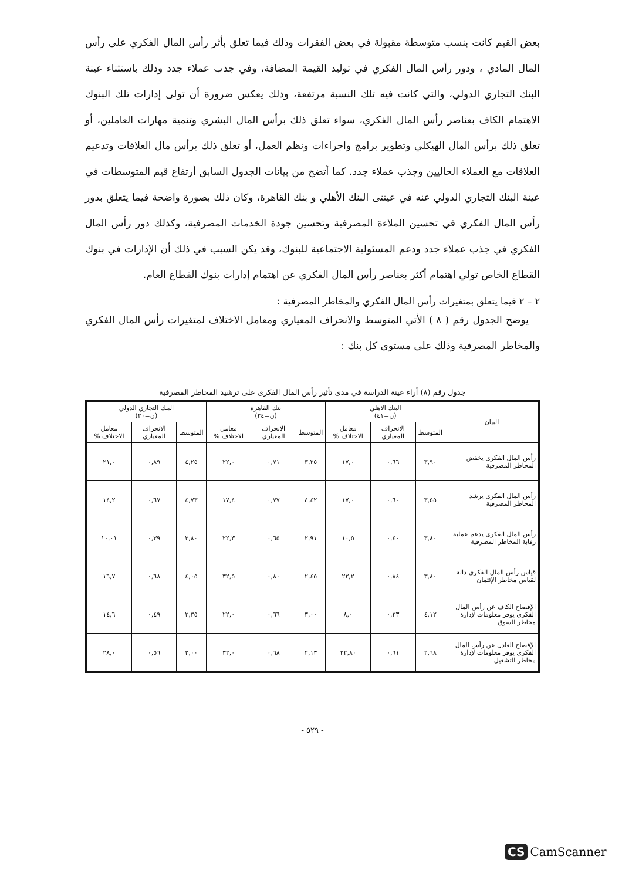بعض القيم كانت بنسب متوسطة مقبولة في بعض الفقرات وذلك فيما تعلق بأثر رأس المال الفكري على رأس المال المادي ، ودور رأس المال الفكري في توليد القيمة المضافة، وفي جذب عملاء جدد وذلك باستثناء عينة البنك التجاري الدولي، والتي كانت فيه تلك النسبة مرتفعة، وذلك يعكس ضرورة أن تولى إدارات تلك البنوك الاهتمام الكاف بعناصر رأس المال الفكري، سواء تعلق ذلك برأس المال البشري وتنمية مهارات العاملين، أو تعلق ذلك برأس المال الهيكلي وتطوير برامج واجراءات ونظم العمل، أو تعلق ذلك برأس مال العلاقات وتدعيم العلاقات مع العملاء الحاليين وجذب عملاء جدد. كما أتضح من بيانات الجدول السابق أرتفاع قيم المتوسطات في عينة البنك التجاري الدولي عنه في عينتى البنك الأهلي و بنك القاهرة، وكان ذلك بصورة واضحة فيما يتعلق بدور رأس المال الفكري في تحسين الملاءة المصرفية وتحسين جودة الخدمات المصرفية، وكذلك دور رأس المال الفكري في جذب عملاء جدد ودعم المسئولية الاجتماعية للبنوك، وقد يكن السبب في ذلك أن الإدارات في بنوك القطاع الخاص تولي اهتمام أكثر بعناصر رأس المال الفكري عن اهتمام إدارات بنوك القطاع العام.
٢ – ٢ فيما يتعلق بمتغيرات رأس المال الفكري والمخاطر المصرفية :
يوضح الجدول رقم ( ٨ ) الأتي المتوسط والانحراف المعياري ومعامل الاختلاف لمتغيرات رأس المال الفكري والمخاطر المصرفية وذلك على مستوى كل بنك :
جدول رقم (٨) أراء عينة الدراسة في مدى تأثير رأس المال الفكرى على ترشيد المخاطر المصرفية
| البيان | البنك الاهلي (ن=٤١) | | | بنك القاهرة (ن=٢٤) | | | البنك التجاري الدولي (ن=٢٠) | | |
| --- | --- | --- | --- | --- | --- | --- | --- | --- | --- |
| | المتوسط | الانحراف المعياري | معامل الاختلاف % | المتوسط | الانحراف المعياري | معامل الاختلاف % | المتوسط | الانحراف المعياري | معامل الاختلاف % |
| رأس المال الفكرى يخفض المخاطر المصرفية | ٣,٩٠ | ٠,٦٦ | ١٧,٠ | ٣,٢٥ | ٠,٧١ | ٢٢,٠ | ٤,٢٥ | ٠,٨٩ | ٢١,٠ |
| رأس المال الفكرى يرشد المخاطر المصرفية | ٣,٥٥ | ٠,٦٠ | ١٧,٠ | ٤,٤٢ | ٠,٧٧ | ١٧,٤ | ٤,٧٣ | ٠,٦٧ | ١٤,٢ |
| رأس المال الفكرى يدعم عملية رقابة المخاطر المصرفية | ٣,٨٠ | ٠,٤٠ | ١٠,٥ | ٢,٩١ | ٠,٦٥ | ٢٢,٣ | ٣,٨٠ | ٠,٣٩ | ١٠,٠١ |
| قياس رأس المال الفكرى دالة لقياس مخاطر الإئتمان | ٣,٨٠ | ٠,٨٤ | ٢٢,٢ | ٢,٤٥ | ٠,٨٠ | ٣٢,٥ | ٤,٠٥ | ٠,٦٨ | ١٦,٧ |
| الإفصاح الكاف عن رأس المال الفكرى يوفر معلومات لإدارة مخاطر السوق | ٤,١٢ | ٠,٣٣ | ٨,٠ | ٣,٠٠ | ٠,٦٦ | ٢٢,٠ | ٣,٣٥ | ٠,٤٩ | ١٤,٦ |
| الإفصاح العادل عن رأس المال الفكرى يوفر معلومات لإدارة مخاطر التشغيل | ٢,٦٨ | ٠,٦١ | ٢٢,٨٠ | ٢,١٣ | ٠,٦٨ | ٣٢,٠ | ٢,٠٠ | ٠,٥٦ | ٢٨,٠ |
- ٥٢٩ -
CS CamScanner